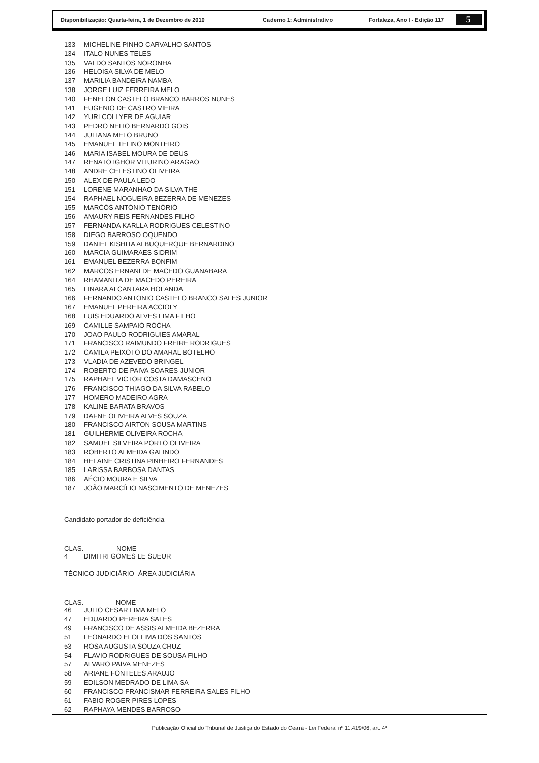Disponibilização: Quarta-feira, 1 de Dezembro de 2010 Caderno 1: Administrativo Fortaleza, Ano I - Edição 117
5
| 133 | MICHELINE PINHO CARVALHO SANTOS |
| 134 | ITALO NUNES TELES |
| 135 | VALDO SANTOS NORONHA |
| 136 | HELOISA SILVA DE MELO |
| 137 | MARILIA BANDEIRA NAMBA |
| 138 | JORGE LUIZ FERREIRA MELO |
| 140 | FENELON CASTELO BRANCO BARROS NUNES |
| 141 | EUGENIO DE CASTRO VIEIRA |
| 142 | YURI COLLYER DE AGUIAR |
| 143 | PEDRO NELIO BERNARDO GOIS |
| 144 | JULIANA MELO BRUNO |
| 145 | EMANUEL TELINO MONTEIRO |
| 146 | MARIA ISABEL MOURA DE DEUS |
| 147 | RENATO IGHOR VITURINO ARAGAO |
| 148 | ANDRE CELESTINO OLIVEIRA |
| 150 | ALEX DE PAULA LEDO |
| 151 | LORENE MARANHAO DA SILVA THE |
| 154 | RAPHAEL NOGUEIRA BEZERRA DE MENEZES |
| 155 | MARCOS ANTONIO TENORIO |
| 156 | AMAURY REIS FERNANDES FILHO |
| 157 | FERNANDA KARLLA RODRIGUES CELESTINO |
| 158 | DIEGO BARROSO OQUENDO |
| 159 | DANIEL KISHITA ALBUQUERQUE BERNARDINO |
| 160 | MARCIA GUIMARAES SIDRIM |
| 161 | EMANUEL BEZERRA BONFIM |
| 162 | MARCOS ERNANI DE MACEDO GUANABARA |
| 164 | RHAMANITA DE MACEDO PEREIRA |
| 165 | LINARA ALCANTARA HOLANDA |
| 166 | FERNANDO ANTONIO CASTELO BRANCO SALES JUNIOR |
| 167 | EMANUEL PEREIRA ACCIOLY |
| 168 | LUIS EDUARDO ALVES LIMA FILHO |
| 169 | CAMILLE SAMPAIO ROCHA |
| 170 | JOAO PAULO RODRIGUIES AMARAL |
| 171 | FRANCISCO RAIMUNDO FREIRE RODRIGUES |
| 172 | CAMILA PEIXOTO DO AMARAL BOTELHO |
| 173 | VLADIA DE AZEVEDO BRINGEL |
| 174 | ROBERTO DE PAIVA SOARES JUNIOR |
| 175 | RAPHAEL VICTOR COSTA DAMASCENO |
| 176 | FRANCISCO THIAGO DA SILVA RABELO |
| 177 | HOMERO MADEIRO AGRA |
| 178 | KALINE BARATA BRAVOS |
| 179 | DAFNE OLIVEIRA ALVES SOUZA |
| 180 | FRANCISCO AIRTON SOUSA MARTINS |
| 181 | GUILHERME OLIVEIRA ROCHA |
| 182 | SAMUEL SILVEIRA PORTO OLIVEIRA |
| 183 | ROBERTO ALMEIDA GALINDO |
| 184 | HELAINE CRISTINA PINHEIRO FERNANDES |
| 185 | LARISSA BARBOSA DANTAS |
| 186 | AÉCIO MOURA E SILVA |
| 187 | JOÃO MARCÍLIO NASCIMENTO DE MENEZES |
Candidato portador de deficiência
| CLAS. | NOME |
| --- | --- |
| 4 | DIMITRI GOMES LE SUEUR |
TÉCNICO JUDICIÁRIO -ÁREA JUDICIÁRIA
| CLAS. NOME | |
| --- | --- |
| 46 | JULIO CESAR LIMA MELO |
| 47 | EDUARDO PEREIRA SALES |
| 49 | FRANCISCO DE ASSIS ALMEIDA BEZERRA |
| 51 | LEONARDO ELOI LIMA DOS SANTOS |
| 53 | ROSA AUGUSTA SOUZA CRUZ |
| 54 | FLAVIO RODRIGUES DE SOUSA FILHO |
| 57 | ALVARO PAIVA MENEZES |
| 58 | ARIANE FONTELES ARAUJO |
| 59 | EDILSON MEDRADO DE LIMA SA |
| 60 | FRANCISCO FRANCISMAR FERREIRA SALES FILHO |
| 61 | FABIO ROGER PIRES LOPES |
| 62 | RAPHAYA MENDES BARROSO |
Publicação Oficial do Tribunal de Justiça do Estado do Ceará - Lei Federal nº 11.419/06, art. 4º